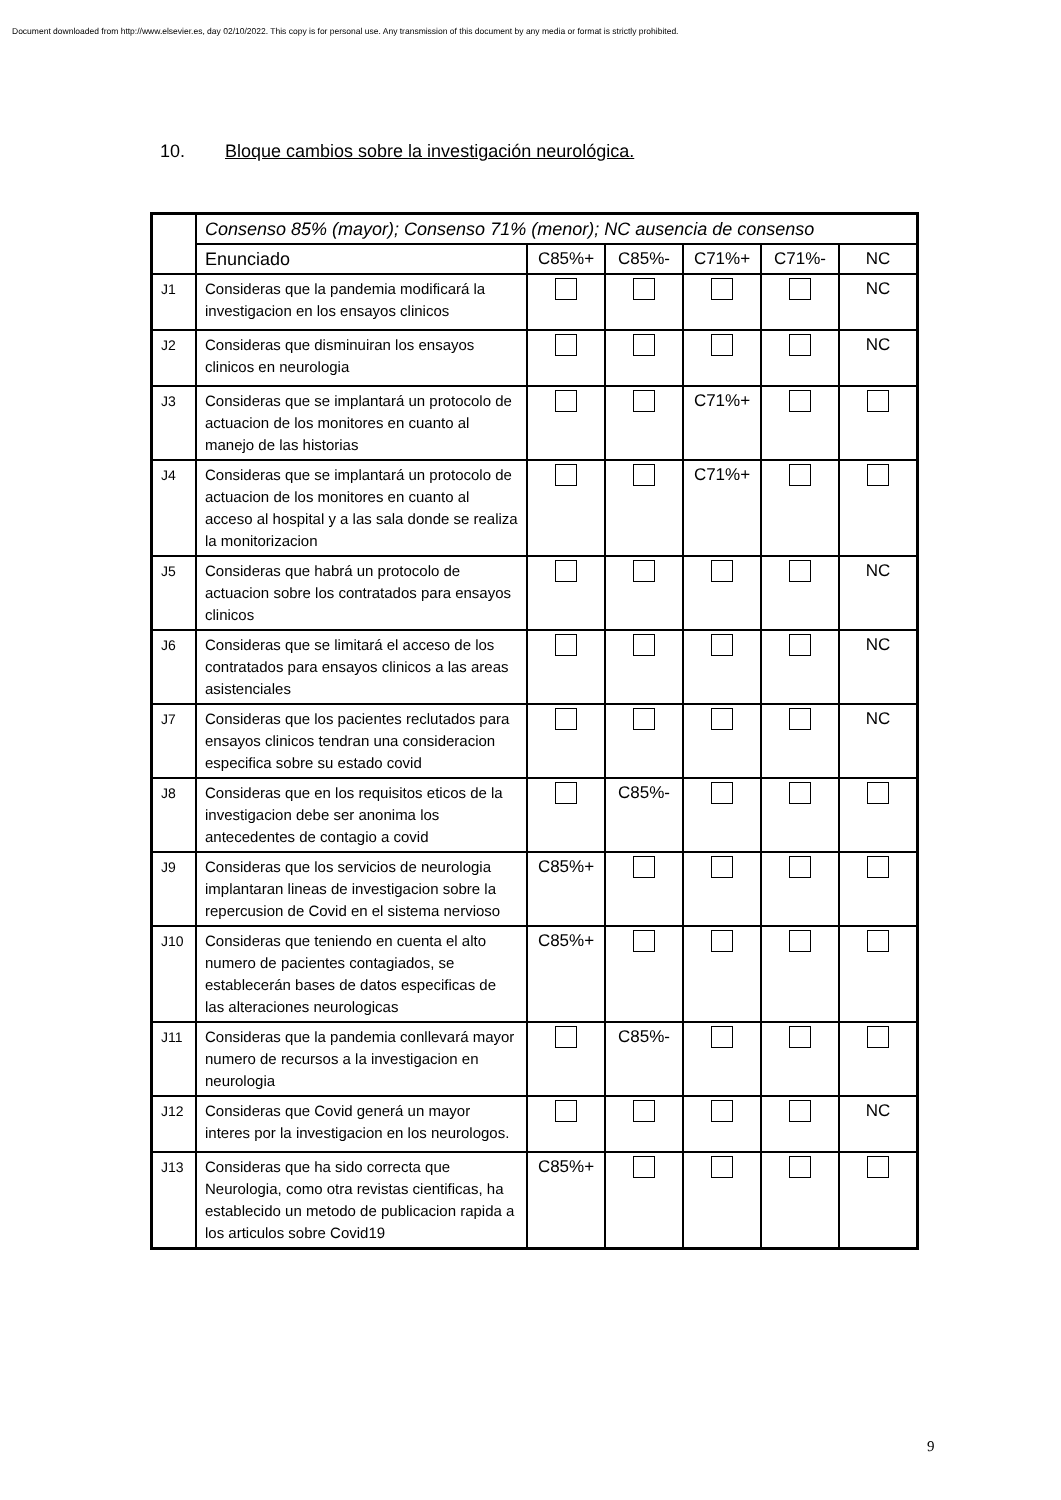Document downloaded from http://www.elsevier.es, day 02/10/2022. This copy is for personal use. Any transmission of this document by any media or format is strictly prohibited.
10. Bloque cambios sobre la investigación neurológica.
| | Consenso 85% (mayor); Consenso 71% (menor); NC ausencia de consenso | | | | | |
| | Enunciado | C85%+ | C85%- | C71%+ | C71%- | NC |
| J1 | Consideras que la pandemia modificará la investigacion en los ensayos clinicos | | | | | NC |
| J2 | Consideras que disminuiran los ensayos clinicos en neurologia | | | | | NC |
| J3 | Consideras que se implantará un protocolo de actuacion de los monitores en cuanto al manejo de las historias | | | C71%+ | | |
| J4 | Consideras que se implantará un protocolo de actuacion de los monitores en cuanto al acceso al hospital y a las sala donde se realiza la monitorizacion | | | C71%+ | | |
| J5 | Consideras que habrá un protocolo de actuacion sobre los contratados para ensayos clinicos | | | | | NC |
| J6 | Consideras que se limitará el acceso de los contratados para ensayos clinicos a las areas asistenciales | | | | | NC |
| J7 | Consideras que los pacientes reclutados para ensayos clinicos tendran una consideracion especifica sobre su estado covid | | | | | NC |
| J8 | Consideras que en los requisitos eticos de la investigacion debe ser anonima los antecedentes de contagio a covid | | C85%- | | | |
| J9 | Consideras que los servicios de neurologia implantaran lineas de investigacion sobre la repercusion de Covid en el sistema nervioso | C85%+ | | | | |
| J10 | Consideras que teniendo en cuenta el alto numero de pacientes contagiados, se establecerán bases de datos especificas de las alteraciones neurologicas | C85%+ | | | | |
| J11 | Consideras que la pandemia conllevará mayor numero de recursos a la investigacion en neurologia | | C85%- | | | |
| J12 | Consideras que Covid generá un mayor interes por la investigacion en los neurologos. | | | | | NC |
| J13 | Consideras que ha sido correcta que Neurologia, como otra revistas cientificas, ha establecido un metodo de publicacion rapida a los articulos sobre Covid19 | C85%+ | | | | |
9